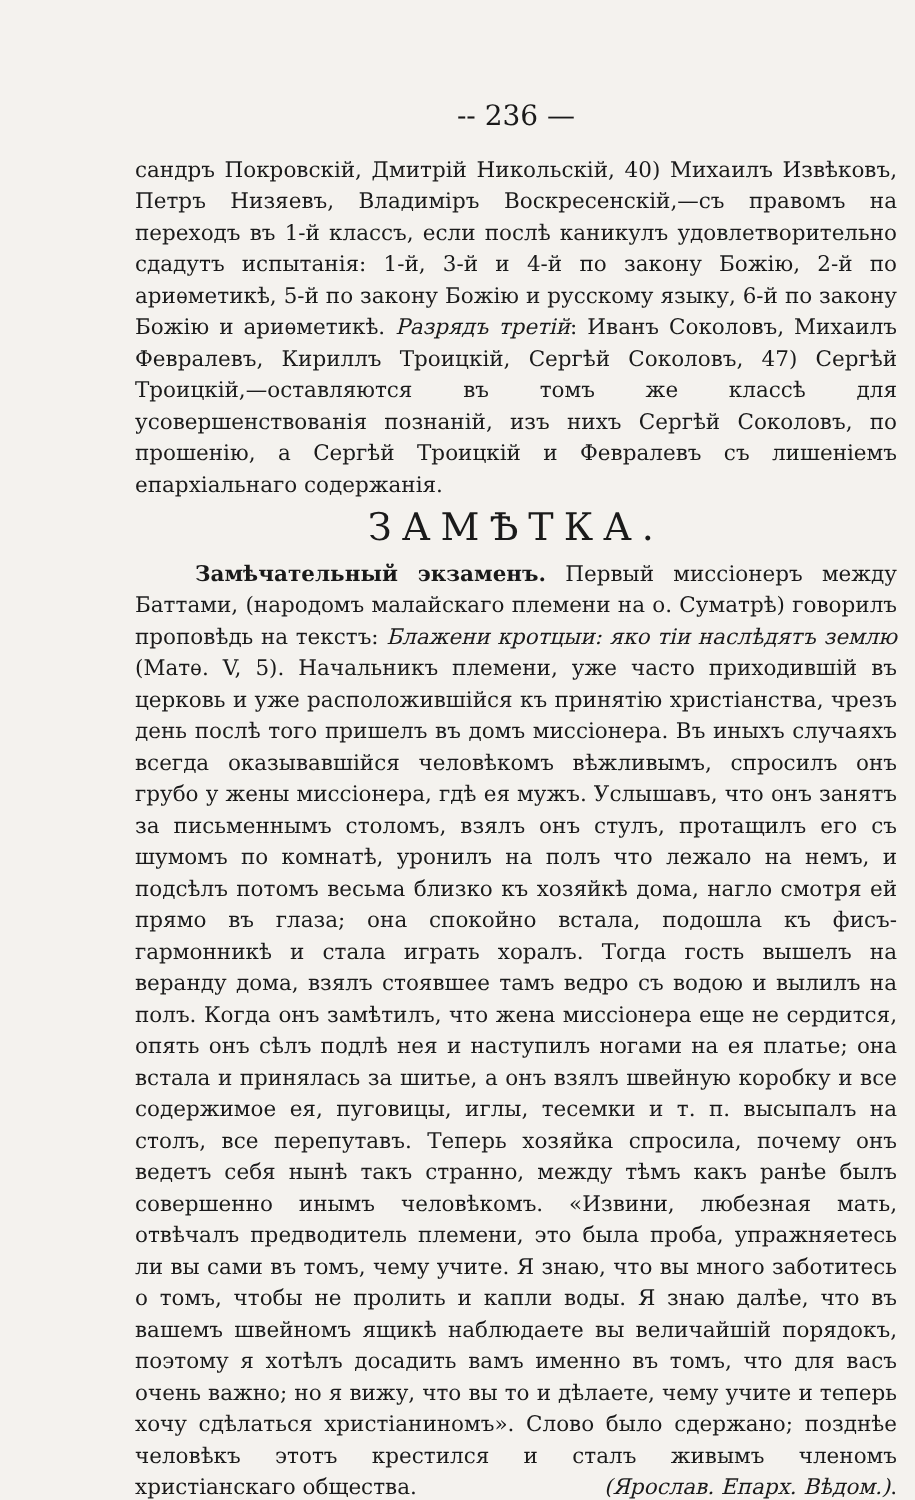-- 236 —
сандръ Покровскій, Дмитрій Никольскій, 40) Михаилъ Извѣковъ, Петръ Низяевъ, Владиміръ Воскресенскій,—съ правомъ на переходъ въ 1-й классъ, если послѣ каникулъ удовлетворительно сдадутъ испытанія: 1-й, 3-й и 4-й по закону Божію, 2-й по ариѳметикѣ, 5-й по закону Божію и русскому языку, 6-й по закону Божію и ариѳметикѣ. Разрядъ третій: Иванъ Соколовъ, Михаилъ Февралевъ, Кириллъ Троицкій, Сергѣй Соколовъ, 47) Сергѣй Троицкій,—оставляются въ томъ же классѣ для усовершенствованія познаній, изъ нихъ Сергѣй Соколовъ, по прошенію, а Сергѣй Троицкій и Февралевъ съ лишеніемъ епархіальнаго содержанія.
ЗАМѢТКА.
Замѣчательный экзаменъ. Первый миссіонеръ между Баттами, (народомъ малайскаго племени на о. Суматрѣ) говорилъ проповѣдь на текстъ: Блажени кротцыи: яко тіи наслѣдятъ землю (Матѳ. V, 5). Начальникъ племени, уже часто приходившій въ церковь и уже расположившійся къ принятію христіанства, чрезъ день послѣ того пришелъ въ домъ миссіонера. Въ иныхъ случаяхъ всегда оказывавшійся человѣкомъ вѣжливымъ, спросилъ онъ грубо у жены миссіонера, гдѣ ея мужъ. Услышавъ, что онъ занятъ за письменнымъ столомъ, взялъ онъ стулъ, протащилъ его съ шумомъ по комнатѣ, уронилъ на полъ что лежало на немъ, и подсѣлъ потомъ весьма близко къ хозяйкѣ дома, нагло смотря ей прямо въ глаза; она спокойно встала, подошла къ фисъ-гармонникѣ и стала играть хоралъ. Тогда гость вышелъ на веранду дома, взялъ стоявшее тамъ ведро съ водою и вылилъ на полъ. Когда онъ замѣтилъ, что жена миссіонера еще не сердится, опять онъ сѣлъ подлѣ нея и наступилъ ногами на ея платье; она встала и принялась за шитье, а онъ взялъ швейную коробку и все содержимое ея, пуговицы, иглы, тесемки и т. п. высыпалъ на столъ, все перепутавъ. Теперь хозяйка спросила, почему онъ ведетъ себя нынѣ такъ странно, между тѣмъ какъ ранѣе былъ совершенно инымъ человѣкомъ. «Извини, любезная мать, отвѣчалъ предводитель племени, это была проба, упражняетесь ли вы сами въ томъ, чему учите. Я знаю, что вы много заботитесь о томъ, чтобы не пролить и капли воды. Я знаю далѣе, что въ вашемъ швейномъ ящикѣ наблюдаете вы величайшій порядокъ, поэтому я хотѣлъ досадить вамъ именно въ томъ, что для васъ очень важно; но я вижу, что вы то и дѣлаете, чему учите и теперь хочу сдѣлаться христіаниномъ». Слово было сдержано; позднѣе человѣкъ этотъ крестился и сталъ живымъ членомъ христіанскаго общества. (Ярослав. Епарх. Вѣдом.).